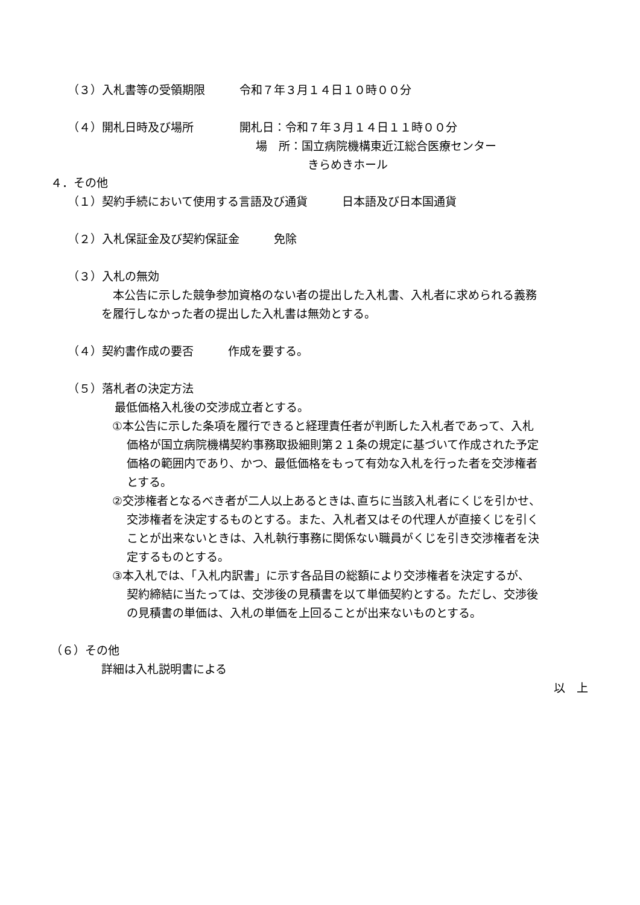（３）入札書等の受領期限　　　令和７年３月１４日１０時００分
（４）開札日時及び場所　　　　開札日：令和７年３月１４日１１時００分
場　所：国立病院機構東近江総合医療センター
きらめきホール
４．その他
（１）契約手続において使用する言語及び通貨　　　日本語及び日本国通貨
（２）入札保証金及び契約保証金　　　免除
（３）入札の無効
　本公告に示した競争参加資格のない者の提出した入札書、入札者に求められる義務
を履行しなかった者の提出した入札書は無効とする。
（４）契約書作成の要否　　　作成を要する。
（５）落札者の決定方法
最低価格入札後の交渉成立者とする。
①本公告に示した条項を履行できると経理責任者が判断した入札者であって、入札
価格が国立病院機構契約事務取扱細則第２１条の規定に基づいて作成された予定
価格の範囲内であり、かつ、最低価格をもって有効な入札を行った者を交渉権者
とする。
②交渉権者となるべき者が二人以上あるときは､直ちに当該入札者にくじを引かせ、
交渉権者を決定するものとする。また、入札者又はその代理人が直接くじを引く
ことが出来ないときは、入札執行事務に関係ない職員がくじを引き交渉権者を決
定するものとする。
③本入札では、「入札内訳書」に示す各品目の総額により交渉権者を決定するが、
契約締結に当たっては、交渉後の見積書を以て単価契約とする。ただし、交渉後
の見積書の単価は、入札の単価を上回ることが出来ないものとする。
（６）その他
詳細は入札説明書による
以　上